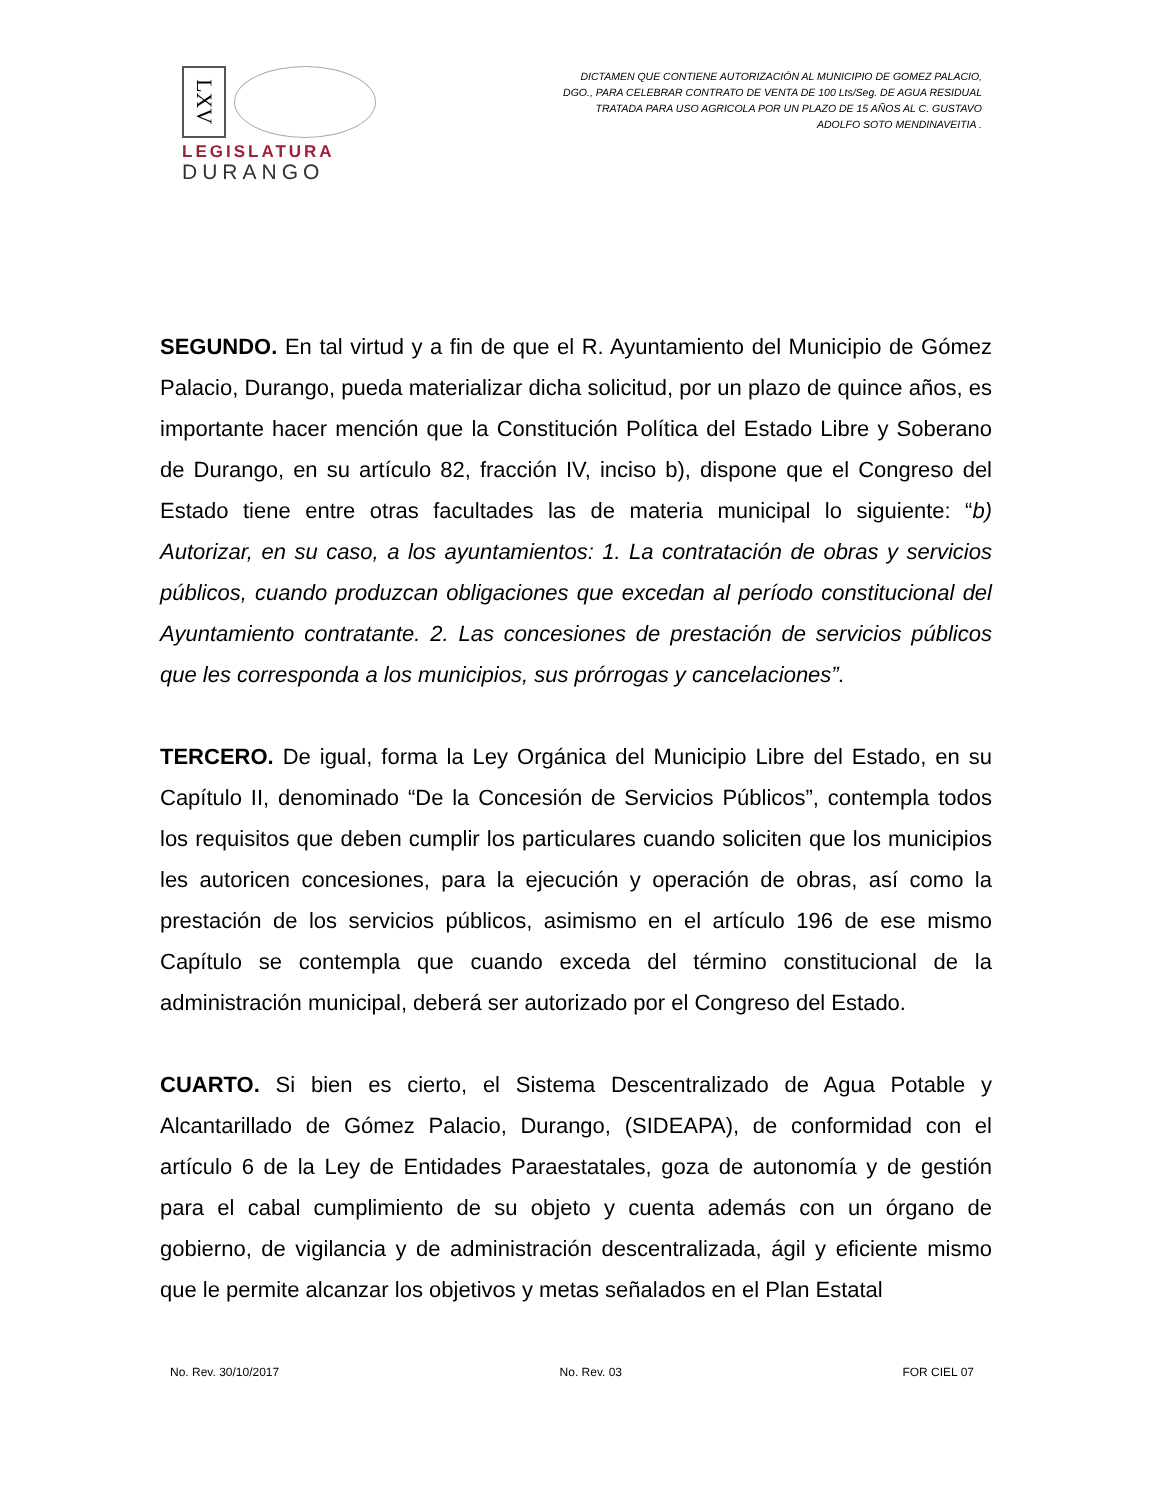LXV
LEGISLATURA
DURANGO
DICTAMEN QUE CONTIENE AUTORIZACIÓN AL MUNICIPIO DE GOMEZ PALACIO, DGO., PARA CELEBRAR CONTRATO DE VENTA DE 100 Lts/Seg. DE AGUA RESIDUAL TRATADA PARA USO AGRICOLA POR UN PLAZO DE 15 AÑOS AL C. GUSTAVO ADOLFO SOTO MENDINAVEITIA .
SEGUNDO. En tal virtud y a fin de que el R. Ayuntamiento del Municipio de Gómez Palacio, Durango, pueda materializar dicha solicitud, por un plazo de quince años, es importante hacer mención que la Constitución Política del Estado Libre y Soberano de Durango, en su artículo 82, fracción IV, inciso b), dispone que el Congreso del Estado tiene entre otras facultades las de materia municipal lo siguiente: “b) Autorizar, en su caso, a los ayuntamientos: 1. La contratación de obras y servicios públicos, cuando produzcan obligaciones que excedan al período constitucional del Ayuntamiento contratante. 2. Las concesiones de prestación de servicios públicos que les corresponda a los municipios, sus prórrogas y cancelaciones”.
TERCERO. De igual, forma la Ley Orgánica del Municipio Libre del Estado, en su Capítulo II, denominado “De la Concesión de Servicios Públicos”, contempla todos los requisitos que deben cumplir los particulares cuando soliciten que los municipios les autoricen concesiones, para la ejecución y operación de obras, así como la prestación de los servicios públicos, asimismo en el artículo 196 de ese mismo Capítulo se contempla que cuando exceda del término constitucional de la administración municipal, deberá ser autorizado por el Congreso del Estado.
CUARTO. Si bien es cierto, el Sistema Descentralizado de Agua Potable y Alcantarillado de Gómez Palacio, Durango, (SIDEAPA), de conformidad con el artículo 6 de la Ley de Entidades Paraestatales, goza de autonomía y de gestión para el cabal cumplimiento de su objeto y cuenta además con un órgano de gobierno, de vigilancia y de administración descentralizada, ágil y eficiente mismo que le permite alcanzar los objetivos y metas señalados en el Plan Estatal
No. Rev. 30/10/2017 No. Rev. 03 FOR CIEL 07